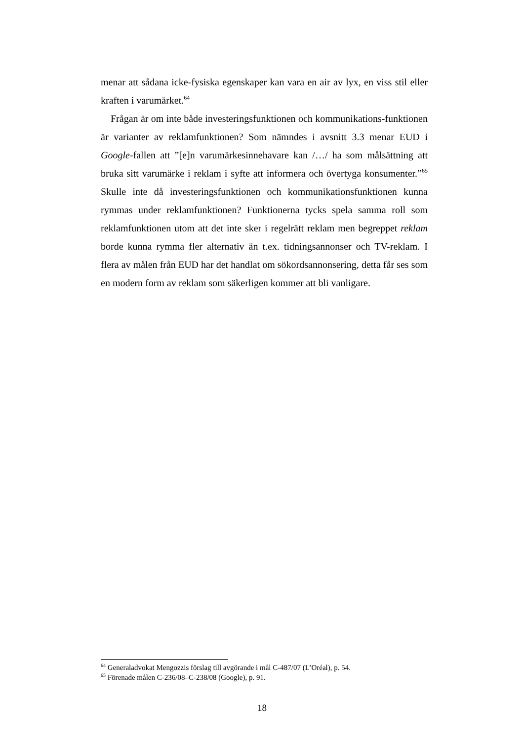menar att sådana icke-fysiska egenskaper kan vara en air av lyx, en viss stil eller kraften i varumärket.<sup>64</sup>
Frågan är om inte både investeringsfunktionen och kommunikations-funktionen är varianter av reklamfunktionen? Som nämndes i avsnitt 3.3 menar EUD i Google-fallen att ”[e]n varumärkesinnehavare kan /…/ ha som målsättning att bruka sitt varumärke i reklam i syfte att informera och övertyga konsumenter.”<sup>65</sup> Skulle inte då investeringsfunktionen och kommunikationsfunktionen kunna rymmas under reklamfunktionen? Funktionerna tycks spela samma roll som reklamfunktionen utom att det inte sker i regelrätt reklam men begreppet reklam borde kunna rymma fler alternativ än t.ex. tidningsannonser och TV-reklam. I flera av målen från EUD har det handlat om sökordsannonsering, detta får ses som en modern form av reklam som säkerligen kommer att bli vanligare.
<sup>64</sup> Generaladvokat Mengozzis förslag till avgörande i mål C-487/07 (L’Oréal), p. 54.
<sup>65</sup> Förenade målen C-236/08–C-238/08 (Google), p. 91.
18